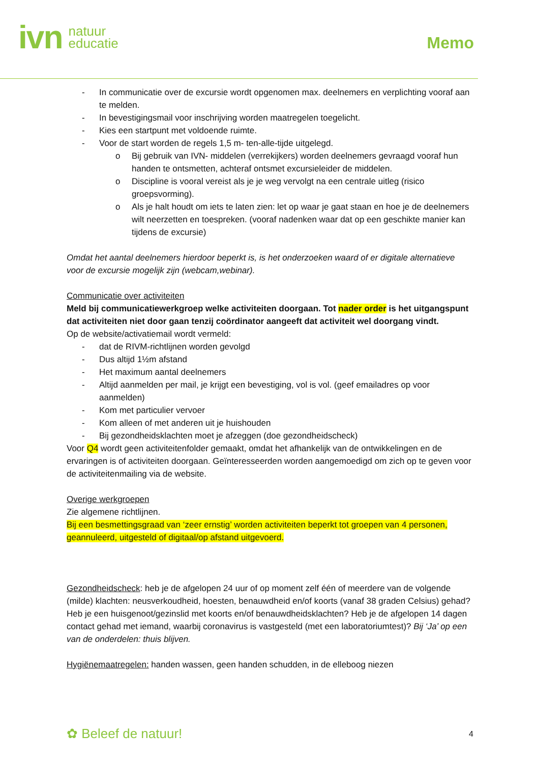ivn natuur
educatie
Memo
- In communicatie over de excursie wordt opgenomen max. deelnemers en verplichting vooraf aan te melden.
- In bevestigingsmail voor inschrijving worden maatregelen toegelicht.
- Kies een startpunt met voldoende ruimte.
- Voor de start worden de regels 1,5 m- ten-alle-tijde uitgelegd.
o Bij gebruik van IVN- middelen (verrekijkers) worden deelnemers gevraagd vooraf hun handen te ontsmetten, achteraf ontsmet excursieleider de middelen.
o Discipline is vooral vereist als je je weg vervolgt na een centrale uitleg (risico groepsvorming).
o Als je halt houdt om iets te laten zien: let op waar je gaat staan en hoe je de deelnemers wilt neerzetten en toespreken. (vooraf nadenken waar dat op een geschikte manier kan tijdens de excursie)
Omdat het aantal deelnemers hierdoor beperkt is, is het onderzoeken waard of er digitale alternatieve voor de excursie mogelijk zijn (webcam,webinar).
Communicatie over activiteiten
Meld bij communicatiewerkgroep welke activiteiten doorgaan. Tot nader order is het uitgangspunt dat activiteiten niet door gaan tenzij coördinator aangeeft dat activiteit wel doorgang vindt.
Op de website/activatiemail wordt vermeld:
- dat de RIVM-richtlijnen worden gevolgd
- Dus altijd 1½m afstand
- Het maximum aantal deelnemers
- Altijd aanmelden per mail, je krijgt een bevestiging, vol is vol. (geef emailadres op voor aanmelden)
- Kom met particulier vervoer
- Kom alleen of met anderen uit je huishouden
- Bij gezondheidsklachten moet je afzeggen (doe gezondheidscheck)
Voor Q4 wordt geen activiteitenfolder gemaakt, omdat het afhankelijk van de ontwikkelingen en de ervaringen is of activiteiten doorgaan. Geïnteresseerden worden aangemoedigd om zich op te geven voor de activiteitenmailing via de website.
Overige werkgroepen
Zie algemene richtlijnen.
Bij een besmettingsgraad van ‘zeer ernstig’ worden activiteiten beperkt tot groepen van 4 personen, geannuleerd, uitgesteld of digitaal/op afstand uitgevoerd.
Gezondheidscheck: heb je de afgelopen 24 uur of op moment zelf één of meerdere van de volgende (milde) klachten: neusverkoudheid, hoesten, benauwdheid en/of koorts (vanaf 38 graden Celsius) gehad? Heb je een huisgenoot/gezinslid met koorts en/of benauwdheidsklachten? Heb je de afgelopen 14 dagen contact gehad met iemand, waarbij coronavirus is vastgesteld (met een laboratoriumtest)? Bij ‘Ja’ op een van de onderdelen: thuis blijven.
Hygiënemaatregelen: handen wassen, geen handen schudden, in de elleboog niezen
✿ Beleef de natuur! 4